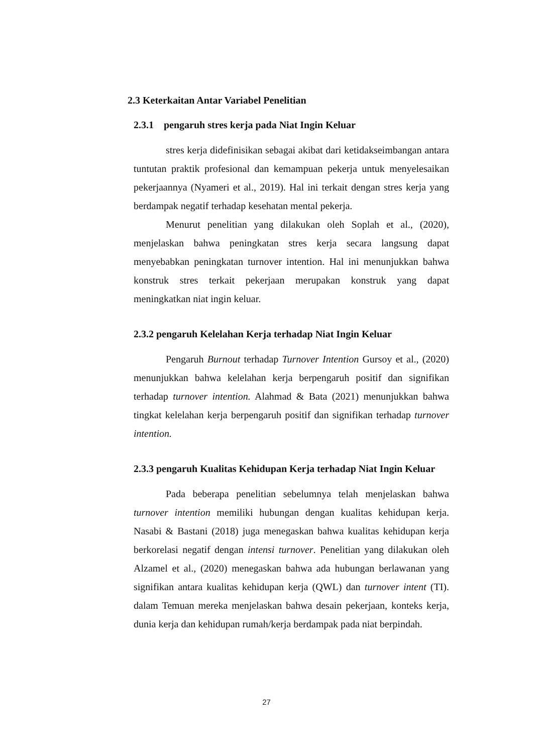2.3 Keterkaitan Antar Variabel Penelitian
2.3.1 pengaruh stres kerja pada Niat Ingin Keluar
stres kerja didefinisikan sebagai akibat dari ketidakseimbangan antara tuntutan praktik profesional dan kemampuan pekerja untuk menyelesaikan pekerjaannya (Nyameri et al., 2019). Hal ini terkait dengan stres kerja yang berdampak negatif terhadap kesehatan mental pekerja.
Menurut penelitian yang dilakukan oleh Soplah et al., (2020), menjelaskan bahwa peningkatan stres kerja secara langsung dapat menyebabkan peningkatan turnover intention. Hal ini menunjukkan bahwa konstruk stres terkait pekerjaan merupakan konstruk yang dapat meningkatkan niat ingin keluar.
2.3.2 pengaruh Kelelahan Kerja terhadap Niat Ingin Keluar
Pengaruh Burnout terhadap Turnover Intention Gursoy et al., (2020) menunjukkan bahwa kelelahan kerja berpengaruh positif dan signifikan terhadap turnover intention. Alahmad & Bata (2021) menunjukkan bahwa tingkat kelelahan kerja berpengaruh positif dan signifikan terhadap turnover intention.
2.3.3 pengaruh Kualitas Kehidupan Kerja terhadap Niat Ingin Keluar
Pada beberapa penelitian sebelumnya telah menjelaskan bahwa turnover intention memiliki hubungan dengan kualitas kehidupan kerja. Nasabi & Bastani (2018) juga menegaskan bahwa kualitas kehidupan kerja berkorelasi negatif dengan intensi turnover. Penelitian yang dilakukan oleh Alzamel et al., (2020) menegaskan bahwa ada hubungan berlawanan yang signifikan antara kualitas kehidupan kerja (QWL) dan turnover intent (TI). dalam Temuan mereka menjelaskan bahwa desain pekerjaan, konteks kerja, dunia kerja dan kehidupan rumah/kerja berdampak pada niat berpindah.
27